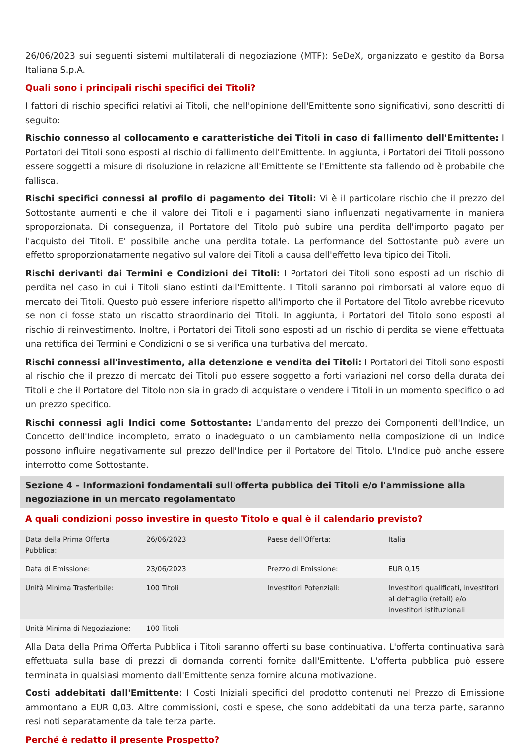26/06/2023 sui seguenti sistemi multilaterali di negoziazione (MTF): SeDeX, organizzato e gestito da Borsa Italiana S.p.A.
Quali sono i principali rischi specifici dei Titoli?
I fattori di rischio specifici relativi ai Titoli, che nell'opinione dell'Emittente sono significativi, sono descritti di seguito:
Rischio connesso al collocamento e caratteristiche dei Titoli in caso di fallimento dell'Emittente: I Portatori dei Titoli sono esposti al rischio di fallimento dell'Emittente. In aggiunta, i Portatori dei Titoli possono essere soggetti a misure di risoluzione in relazione all'Emittente se l'Emittente sta fallendo od è probabile che fallisca.
Rischi specifici connessi al profilo di pagamento dei Titoli: Vi è il particolare rischio che il prezzo del Sottostante aumenti e che il valore dei Titoli e i pagamenti siano influenzati negativamente in maniera sproporzionata. Di conseguenza, il Portatore del Titolo può subire una perdita dell'importo pagato per l'acquisto dei Titoli. E' possibile anche una perdita totale. La performance del Sottostante può avere un effetto sproporzionatamente negativo sul valore dei Titoli a causa dell'effetto leva tipico dei Titoli.
Rischi derivanti dai Termini e Condizioni dei Titoli: I Portatori dei Titoli sono esposti ad un rischio di perdita nel caso in cui i Titoli siano estinti dall'Emittente. I Titoli saranno poi rimborsati al valore equo di mercato dei Titoli. Questo può essere inferiore rispetto all'importo che il Portatore del Titolo avrebbe ricevuto se non ci fosse stato un riscatto straordinario dei Titoli. In aggiunta, i Portatori del Titolo sono esposti al rischio di reinvestimento. Inoltre, i Portatori dei Titoli sono esposti ad un rischio di perdita se viene effettuata una rettifica dei Termini e Condizioni o se si verifica una turbativa del mercato.
Rischi connessi all'investimento, alla detenzione e vendita dei Titoli: I Portatori dei Titoli sono esposti al rischio che il prezzo di mercato dei Titoli può essere soggetto a forti variazioni nel corso della durata dei Titoli e che il Portatore del Titolo non sia in grado di acquistare o vendere i Titoli in un momento specifico o ad un prezzo specifico.
Rischi connessi agli Indici come Sottostante: L'andamento del prezzo dei Componenti dell'Indice, un Concetto dell'Indice incompleto, errato o inadeguato o un cambiamento nella composizione di un Indice possono influire negativamente sul prezzo dell'Indice per il Portatore del Titolo. L'Indice può anche essere interrotto come Sottostante.
Sezione 4 – Informazioni fondamentali sull'offerta pubblica dei Titoli e/o l'ammissione alla negoziazione in un mercato regolamentato
A quali condizioni posso investire in questo Titolo e qual è il calendario previsto?
| Data della Prima Offerta Pubblica: | 26/06/2023 | Paese dell'Offerta: | Italia |
| Data di Emissione: | 23/06/2023 | Prezzo di Emissione: | EUR 0,15 |
| Unità Minima Trasferibile: | 100 Titoli | Investitori Potenziali: | Investitori qualificati, investitori al dettaglio (retail) e/o investitori istituzionali |
| Unità Minima di Negoziazione: | 100 Titoli | | |
Alla Data della Prima Offerta Pubblica i Titoli saranno offerti su base continuativa. L'offerta continuativa sarà effettuata sulla base di prezzi di domanda correnti fornite dall'Emittente. L'offerta pubblica può essere terminata in qualsiasi momento dall'Emittente senza fornire alcuna motivazione.
Costi addebitati dall'Emittente: I Costi Iniziali specifici del prodotto contenuti nel Prezzo di Emissione ammontano a EUR 0,03. Altre commissioni, costi e spese, che sono addebitati da una terza parte, saranno resi noti separatamente da tale terza parte.
Perché è redatto il presente Prospetto?